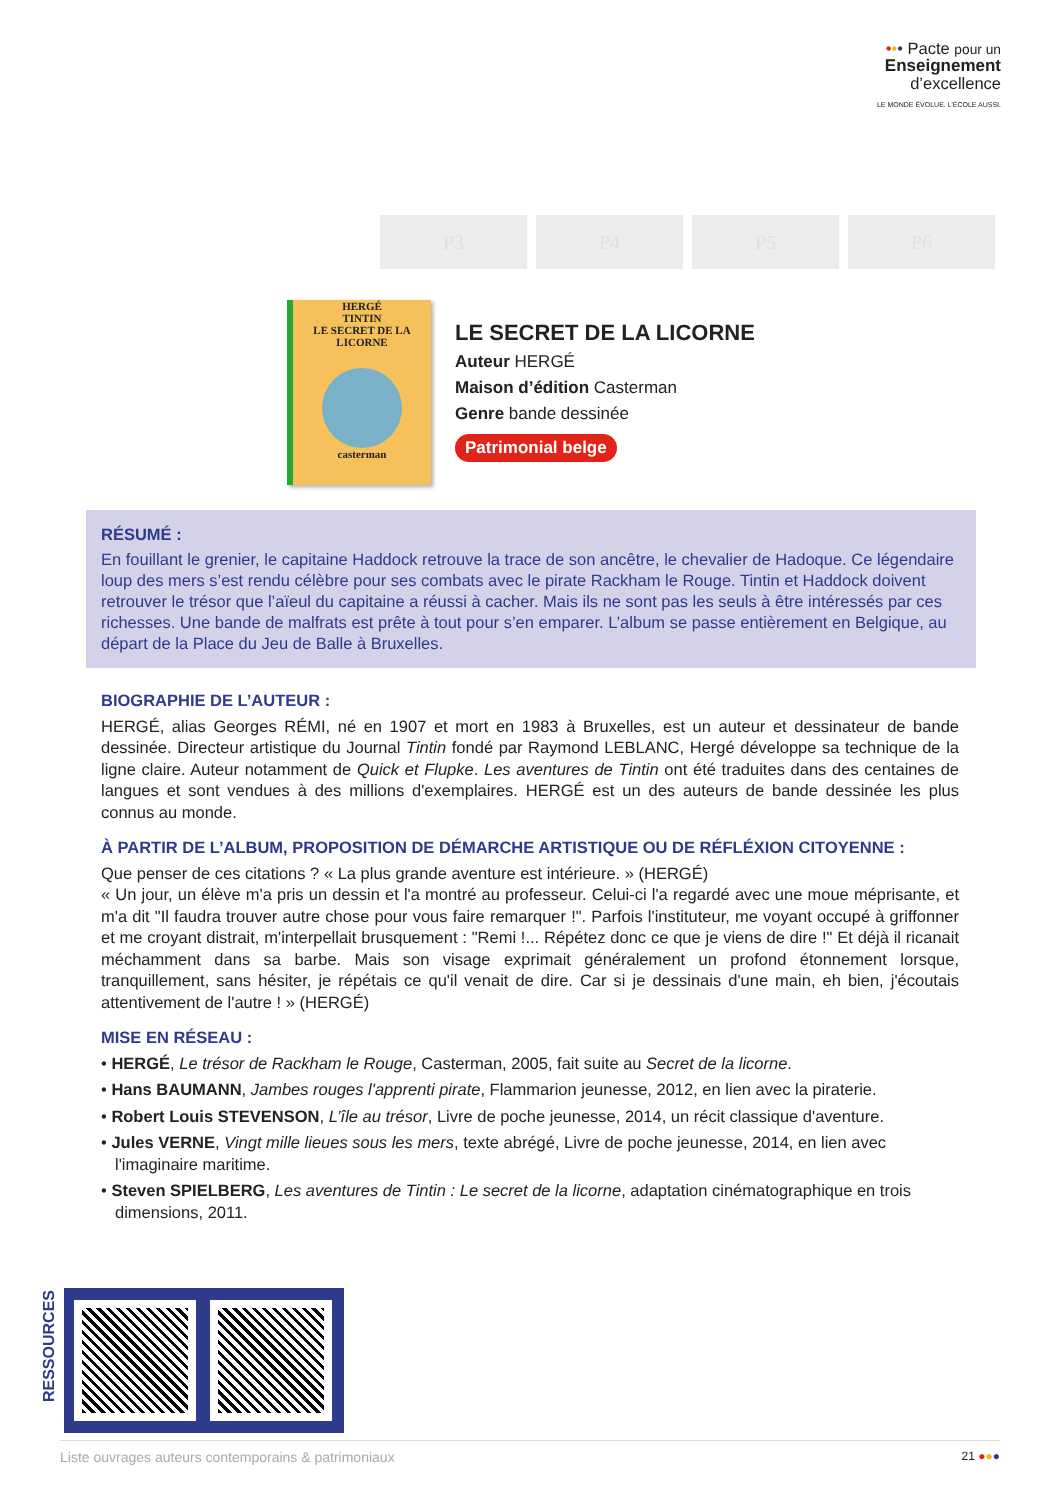••• Pacte pour un
Enseignement
d’excellence
LE MONDE ÉVOLUE. L’ÉCOLE AUSSI.
P3 P4 P5 P6
HERGÉ
TINTIN
LE SECRET DE LA LICORNE
casterman
LE SECRET DE LA LICORNE
Auteur HERGÉ
Maison d’édition Casterman
Genre bande dessinée
Patrimonial belge
RÉSUMÉ :
En fouillant le grenier, le capitaine Haddock retrouve la trace de son ancêtre, le chevalier de Hadoque. Ce légendaire loup des mers s’est rendu célèbre pour ses combats avec le pirate Rackham le Rouge. Tintin et Haddock doivent retrouver le trésor que l’aïeul du capitaine a réussi à cacher. Mais ils ne sont pas les seuls à être intéressés par ces richesses. Une bande de malfrats est prête à tout pour s’en emparer. L’album se passe entièrement en Belgique, au départ de la Place du Jeu de Balle à Bruxelles.
BIOGRAPHIE DE L’AUTEUR :
HERGÉ, alias Georges RÉMI, né en 1907 et mort en 1983 à Bruxelles, est un auteur et dessinateur de bande dessinée. Directeur artistique du Journal Tintin fondé par Raymond LEBLANC, Hergé développe sa technique de la ligne claire. Auteur notamment de Quick et Flupke. Les aventures de Tintin ont été traduites dans des centaines de langues et sont vendues à des millions d'exemplaires. HERGÉ est un des auteurs de bande dessinée les plus connus au monde.
À PARTIR DE L’ALBUM, PROPOSITION DE DÉMARCHE ARTISTIQUE OU DE RÉFLÉXION CITOYENNE :
Que penser de ces citations ? « La plus grande aventure est intérieure. » (HERGÉ)
« Un jour, un élève m'a pris un dessin et l'a montré au professeur. Celui-ci l'a regardé avec une moue méprisante, et m'a dit "Il faudra trouver autre chose pour vous faire remarquer !". Parfois l'instituteur, me voyant occupé à griffonner et me croyant distrait, m'interpellait brusquement : "Remi !... Répétez donc ce que je viens de dire !" Et déjà il ricanait méchamment dans sa barbe. Mais son visage exprimait généralement un profond étonnement lorsque, tranquillement, sans hésiter, je répétais ce qu'il venait de dire. Car si je dessinais d'une main, eh bien, j'écoutais attentivement de l'autre ! » (HERGÉ)
MISE EN RÉSEAU :
• HERGÉ, Le trésor de Rackham le Rouge, Casterman, 2005, fait suite au Secret de la licorne.
• Hans BAUMANN, Jambes rouges l'apprenti pirate, Flammarion jeunesse, 2012, en lien avec la piraterie.
• Robert Louis STEVENSON, L’île au trésor, Livre de poche jeunesse, 2014, un récit classique d'aventure.
• Jules VERNE, Vingt mille lieues sous les mers, texte abrégé, Livre de poche jeunesse, 2014, en lien avec l'imaginaire maritime.
• Steven SPIELBERG, Les aventures de Tintin : Le secret de la licorne, adaptation cinématographique en trois dimensions, 2011.
RESSOURCES
Liste ouvrages auteurs contemporains & patrimoniaux 21 ●●●